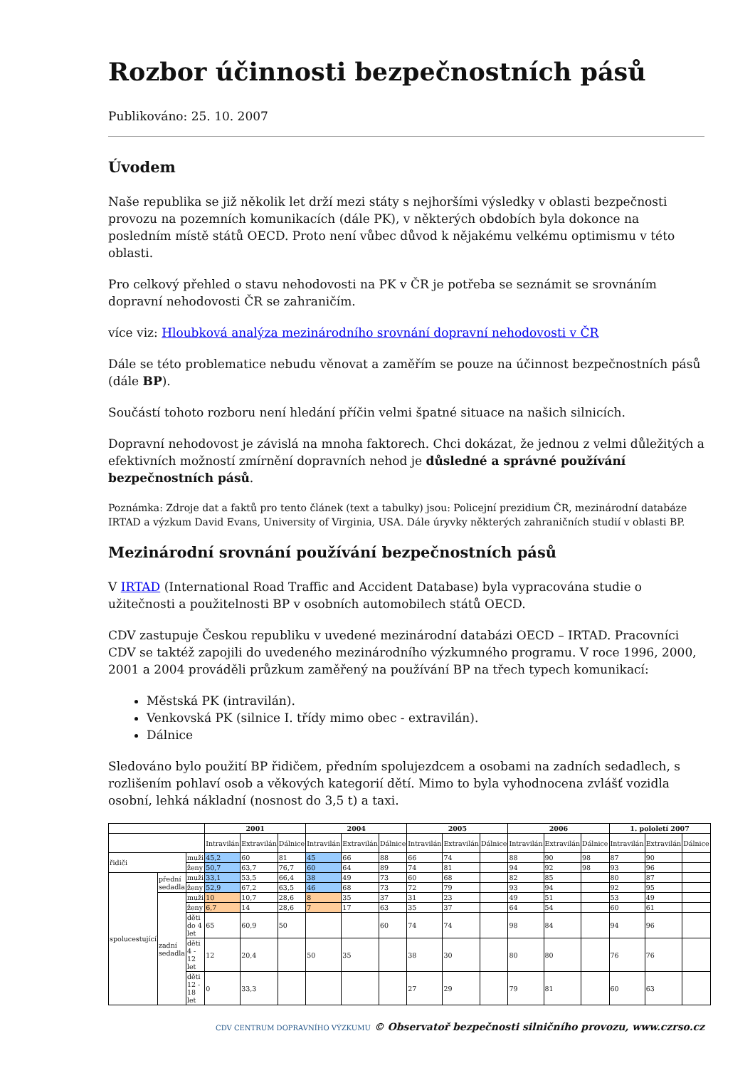Rozbor účinnosti bezpečnostních pásů
Publikováno: 25. 10. 2007
Úvodem
Naše republika se již několik let drží mezi státy s nejhoršími výsledky v oblasti bezpečnosti provozu na pozemních komunikacích (dále PK), v některých obdobích byla dokonce na posledním místě států OECD. Proto není vůbec důvod k nějakému velkému optimismu v této oblasti.
Pro celkový přehled o stavu nehodovosti na PK v ČR je potřeba se seznámit se srovnáním dopravní nehodovosti ČR se zahraničím.
více viz: Hloubková analýza mezinárodního srovnání dopravní nehodovosti v ČR
Dále se této problematice nebudu věnovat a zaměřím se pouze na účinnost bezpečnostních pásů (dále BP).
Součástí tohoto rozboru není hledání příčin velmi špatné situace na našich silnicích.
Dopravní nehodovost je závislá na mnoha faktorech. Chci dokázat, že jednou z velmi důležitých a efektivních možností zmírnění dopravních nehod je důsledné a správné používání bezpečnostních pásů.
Poznámka: Zdroje dat a faktů pro tento článek (text a tabulky) jsou: Policejní prezidium ČR, mezinárodní databáze IRTAD a výzkum David Evans, University of Virginia, USA. Dále úryvky některých zahraničních studií v oblasti BP.
Mezinárodní srovnání používání bezpečnostních pásů
V IRTAD (International Road Traffic and Accident Database) byla vypracována studie o užitečnosti a použitelnosti BP v osobních automobilech států OECD.
CDV zastupuje Českou republiku v uvedené mezinárodní databázi OECD – IRTAD. Pracovníci CDV se taktéž zapojili do uvedeného mezinárodního výzkumného programu. V roce 1996, 2000, 2001 a 2004 prováděli průzkum zaměřený na používání BP na třech typech komunikací:
Městská PK (intravilán).
Venkovská PK (silnice I. třídy mimo obec - extravilán).
Dálnice
Sledováno bylo použití BP řidičem, předním spolujezdcem a osobami na zadních sedadlech, s rozlišením pohlaví osob a věkových kategorií dětí. Mimo to byla vyhodnocena zvlášť vozidla osobní, lehká nákladní (nosnost do 3,5 t) a taxi.
| | | | 2001 | | | 2004 | | | 2005 | | | 2006 | | | 1. pololetí 2007 | | |
| --- | --- | --- | --- | --- | --- | --- | --- | --- | --- | --- | --- | --- | --- | --- | --- | --- | --- |
| | | | Intravilán | Extravilán | Dálnice | Intravilán | Extravilán | Dálnice | Intravilán | Extravilán | Dálnice | Intravilán | Extravilán | Dálnice | Intravilán | Extravilán | Dálnice |
| řidiči | | muži | 45,2 | 60 | 81 | 45 | 66 | 88 | 66 | 74 | | 88 | 90 | 98 | 87 | 90 | |
| | | ženy | 50,7 | 63,7 | 76,7 | 60 | 64 | 89 | 74 | 81 | | 94 | 92 | 98 | 93 | 96 | |
| spolucestující | přední sedadla | muži | 33,1 | 53,5 | 66,4 | 38 | 49 | 73 | 60 | 68 | | 82 | 85 | | 80 | 87 | |
| | | ženy | 52,9 | 67,2 | 63,5 | 46 | 68 | 73 | 72 | 79 | | 93 | 94 | | 92 | 95 | |
| | zadní sedadla | muži | 10 | 10,7 | 28,6 | 8 | 35 | 37 | 31 | 23 | | 49 | 51 | | 53 | 49 | |
| | | ženy | 6,7 | 14 | 28,6 | 7 | 17 | 63 | 35 | 37 | | 64 | 54 | | 60 | 61 | |
| | | děti do 4 let | 65 | 60,9 | 50 | | | 60 | 74 | 74 | | 98 | 84 | | 94 | 96 | |
| | | děti 4 - 12 let | 12 | 20,4 | | 50 | 35 | | 38 | 30 | | 80 | 80 | | 76 | 76 | |
| | | děti 12 - 18 let | 0 | 33,3 | | | | | 27 | 29 | | 79 | 81 | | 60 | 63 | |
CDV CENTRUM DOPRAVNÍHO VÝZKUMU © Observatoř bezpečnosti silničního provozu, www.czrso.cz